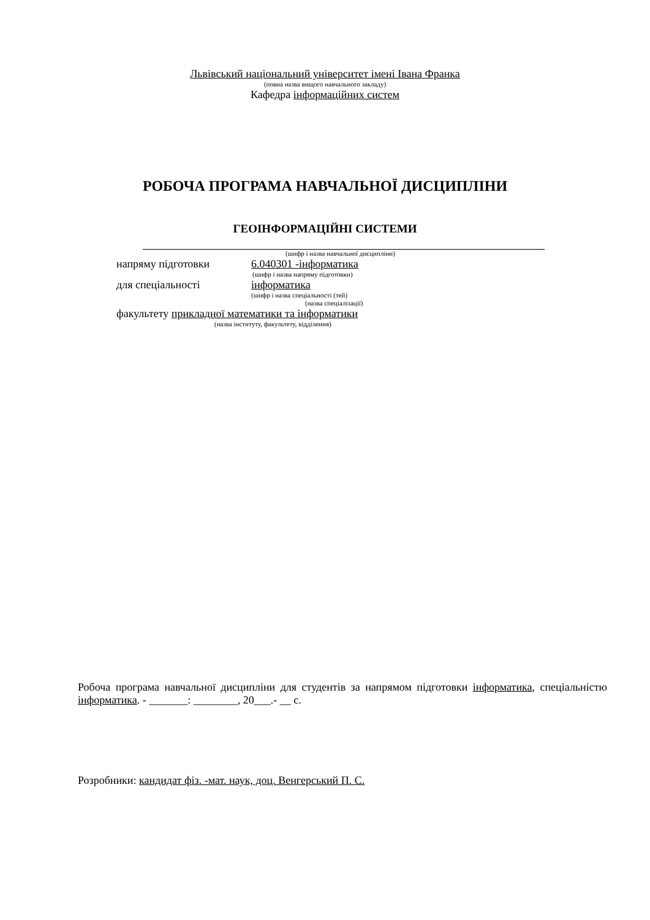Львівський національний університет імені Івана Франка
(повна назва вищого навчального закладу)
Кафедра інформаційних систем
РОБОЧА ПРОГРАМА НАВЧАЛЬНОЇ ДИСЦИПЛІНИ
ГЕОІНФОРМАЦІЙНІ СИСТЕМИ
(шифр і назва навчальної дисципліни)
напряму підготовки 6.040301 -інформатика
(шифр і назва напряму підготовки)
для спеціальності інформатика
(шифр і назва спеціальності (тей)
(назва спеціалізації)
факультету прикладної математики та інформатики
(назва інституту, факультету, відділення)
Робоча програма навчальної дисципліни для студентів за напрямом підготовки інформатика, спеціальністю інформатика. - _______: ________, 20___.- __ с.
Розробники: кандидат фіз. -мат. наук, доц. Венгерський П. С.